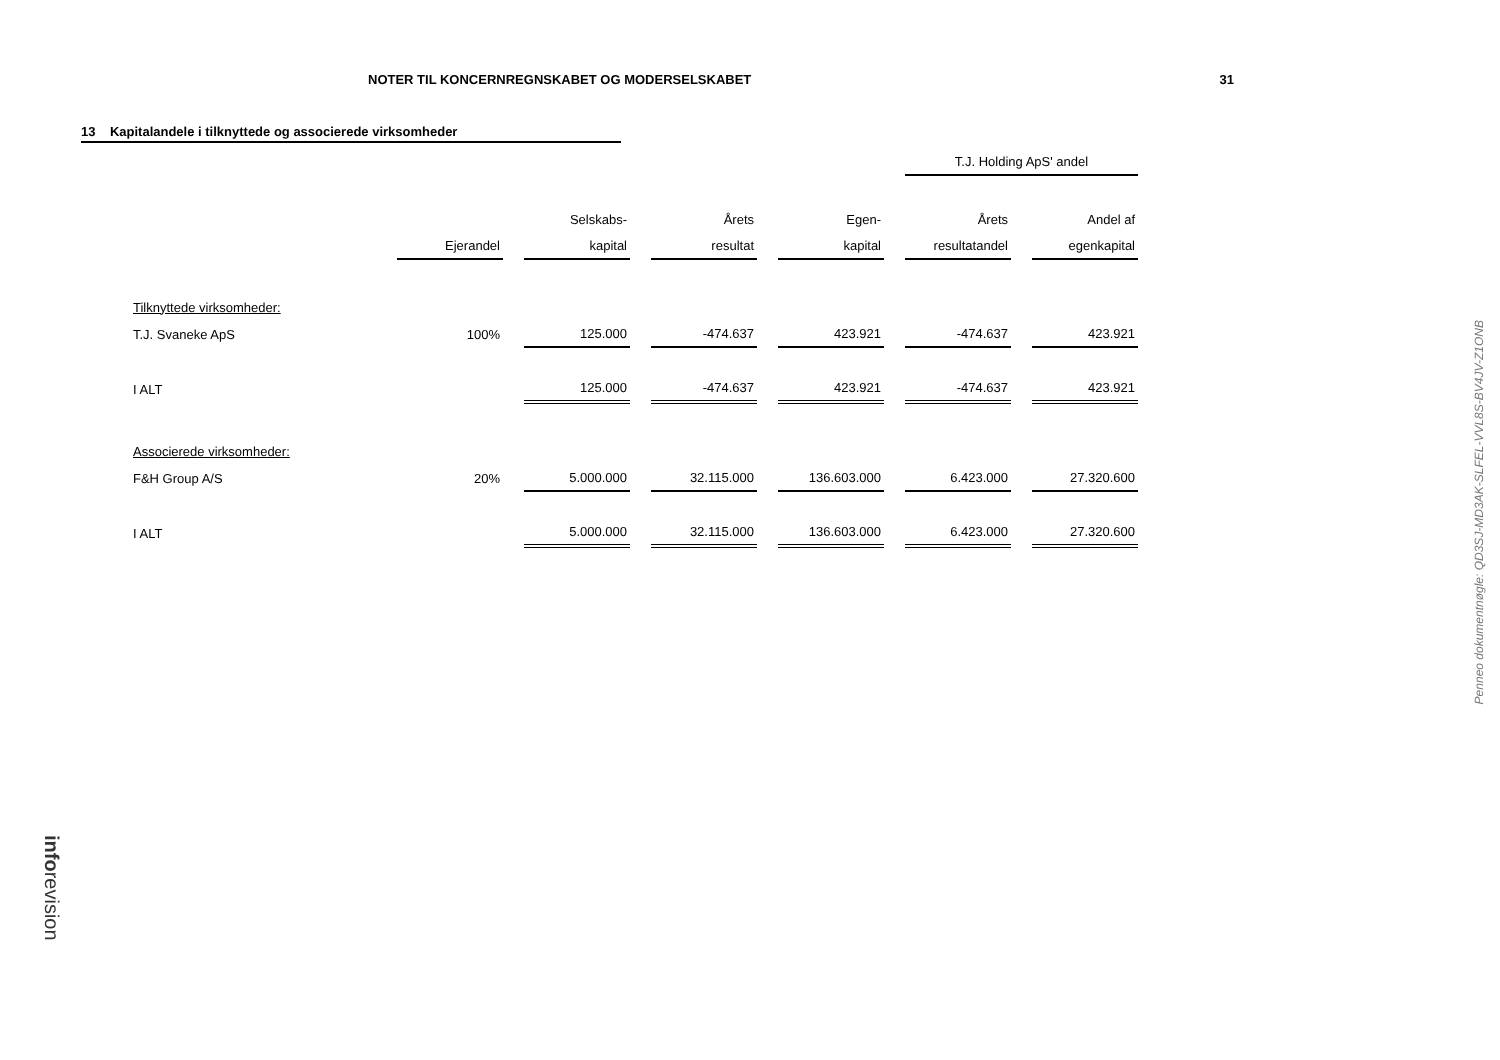NOTER TIL KONCERNREGNSKABET OG MODERSELSKABET 31
13 Kapitalandele i tilknyttede og associerede virksomheder
| | | | | | T.J. Holding ApS' andel | |
| | | Selskabs- | Årets | Egen- | Årets | Andel af |
| | Ejerandel | kapital | resultat | kapital | resultatandel | egenkapital |
| Tilknyttede virksomheder: | | | | | | |
| T.J. Svaneke ApS | 100% | 125.000 | -474.637 | 423.921 | -474.637 | 423.921 |
| I ALT | | 125.000 | -474.637 | 423.921 | -474.637 | 423.921 |
| Associerede virksomheder: | | | | | | |
| F&H Group A/S | 20% | 5.000.000 | 32.115.000 | 136.603.000 | 6.423.000 | 27.320.600 |
| I ALT | | 5.000.000 | 32.115.000 | 136.603.000 | 6.423.000 | 27.320.600 |
Penneo dokumentnøgle: QD3SJ-MD3AK-SLFEL-VVL8S-BV4JV-Z1ONB
inforevision